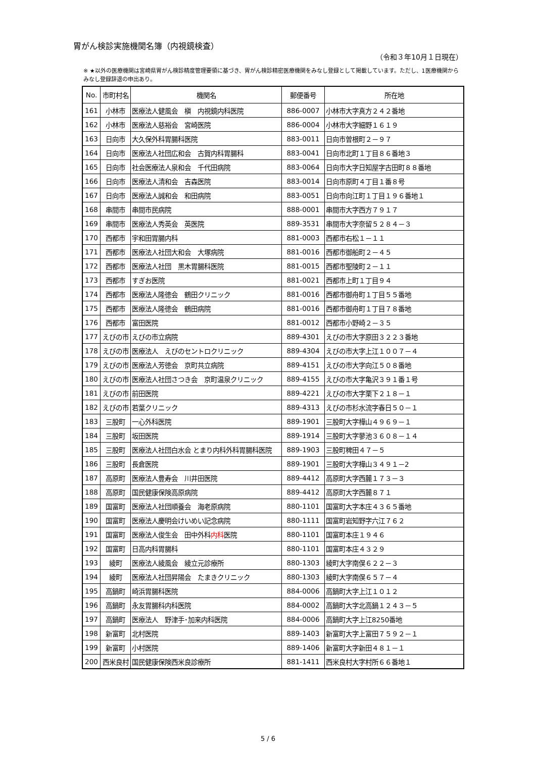胃がん検診実施機関名簿（内視鏡検査）
（令和３年10月１日現在）
※ ★以外の医療機関は宮崎県胃がん検診精度管理要領に基づき、胃がん検診精密医療機関をみなし登録として掲載しています。ただし、1医療機関からみなし登録辞退の申出あり。
| No. | 市町村名 | 機関名 | 郵便番号 | 所在地 |
| --- | --- | --- | --- | --- |
| 161 | 小林市 | 医療法人健風会 槇 内視鏡内科医院 | 886-0007 | 小林市大字真方２４２番地 |
| 162 | 小林市 | 医療法人慈裕会 宮崎医院 | 886-0004 | 小林市大字細野１６１９ |
| 163 | 日向市 | 大久保外科胃腸科医院 | 883-0011 | 日向市曽根町２－９７ |
| 164 | 日向市 | 医療法人社団広和会 古賀内科胃腸科 | 883-0041 | 日向市北町１丁目８６番地３ |
| 165 | 日向市 | 社会医療法人泉和会 千代田病院 | 883-0064 | 日向市大字日知屋字古田町８８番地 |
| 166 | 日向市 | 医療法人清和会 吉森医院 | 883-0014 | 日向市原町４丁目１番８号 |
| 167 | 日向市 | 医療法人誠和会 和田病院 | 883-0051 | 日向市向江町１丁目１９６番地１ |
| 168 | 串間市 | 串間市民病院 | 888-0001 | 串間市大字西方７９１７ |
| 169 | 串間市 | 医療法人秀英会 英医院 | 889-3531 | 串間市大字奈留５２８４－３ |
| 170 | 西都市 | 宇和田胃腸内科 | 881-0003 | 西都市右松１－１１ |
| 171 | 西都市 | 医療法人社団大和会 大塚病院 | 881-0016 | 西都市御船町２－４５ |
| 172 | 西都市 | 医療法人社団 黒木胃腸科医院 | 881-0015 | 西都市聖陵町２－１１ |
| 173 | 西都市 | すぎお医院 | 881-0021 | 西都市上町１丁目９４ |
| 174 | 西都市 | 医療法人隆徳会 鶴田クリニック | 881-0016 | 西都市御舟町１丁目５５番地 |
| 175 | 西都市 | 医療法人隆徳会 鶴田病院 | 881-0016 | 西都市御舟町１丁目７８番地 |
| 176 | 西都市 | 富田医院 | 881-0012 | 西都市小野崎２－３５ |
| 177 | えびの市 | えびの市立病院 | 889-4301 | えびの市大字原田３２２３番地 |
| 178 | えびの市 | 医療法人 えびのセントロクリニック | 889-4304 | えびの市大字上江１００７－４ |
| 179 | えびの市 | 医療法人芳徳会 京町共立病院 | 889-4151 | えびの市大字向江５０８番地 |
| 180 | えびの市 | 医療法人社団さつき会 京町温泉クリニック | 889-4155 | えびの市大字亀沢３９１番１号 |
| 181 | えびの市 | 前田医院 | 889-4221 | えびの市大字栗下２１８－１ |
| 182 | えびの市 | 若葉クリニック | 889-4313 | えびの市杉水流字春日５０－１ |
| 183 | 三股町 | 一心外科医院 | 889-1901 | 三股町大字樺山４９６９－１ |
| 184 | 三股町 | 坂田医院 | 889-1914 | 三股町大字蓼池３６０８－１４ |
| 185 | 三股町 | 医療法人社団白水会 とまり内科外科胃腸科医院 | 889-1903 | 三股町稗田４７－５ |
| 186 | 三股町 | 長倉医院 | 889-1901 | 三股町大字樺山３４９１－2 |
| 187 | 高原町 | 医療法人豊寿会 川井田医院 | 889-4412 | 高原町大字西麓１７３－３ |
| 188 | 高原町 | 国民健康保険高原病院 | 889-4412 | 高原町大字西麓８７１ |
| 189 | 国富町 | 医療法人社団順養会 海老原病院 | 880-1101 | 国富町大字本庄４３６５番地 |
| 190 | 国富町 | 医療法人慶明会けいめい記念病院 | 880-1111 | 国富町岩知野字六江７６２ |
| 191 | 国富町 | 医療法人俊生会 田中外科 内科 医院 | 880-1101 | 国富町本庄１９４６ |
| 192 | 国富町 | 日高内科胃腸科 | 880-1101 | 国富町本庄４３２９ |
| 193 | 綾町 | 医療法人綾風会 綾立元診療所 | 880-1303 | 綾町大字南俣６２２－３ |
| 194 | 綾町 | 医療法人社団昇陽会 たまきクリニック | 880-1303 | 綾町大字南俣６５７－４ |
| 195 | 高鍋町 | 崎浜胃腸科医院 | 884-0006 | 高鍋町大字上江１０１２ |
| 196 | 高鍋町 | 永友胃腸科内科医院 | 884-0002 | 高鍋町大字北高鍋１２４３－５ |
| 197 | 高鍋町 | 医療法人 野津手･加来内科医院 | 884-0006 | 高鍋町大字上江8250番地 |
| 198 | 新富町 | 北村医院 | 889-1403 | 新富町大字上富田７５９２－１ |
| 199 | 新富町 | 小村医院 | 889-1406 | 新富町大字新田４８１－１ |
| 200 | 西米良村 | 国民健康保険西米良診療所 | 881-1411 | 西米良村大字村所６６番地１ |
5 / 6